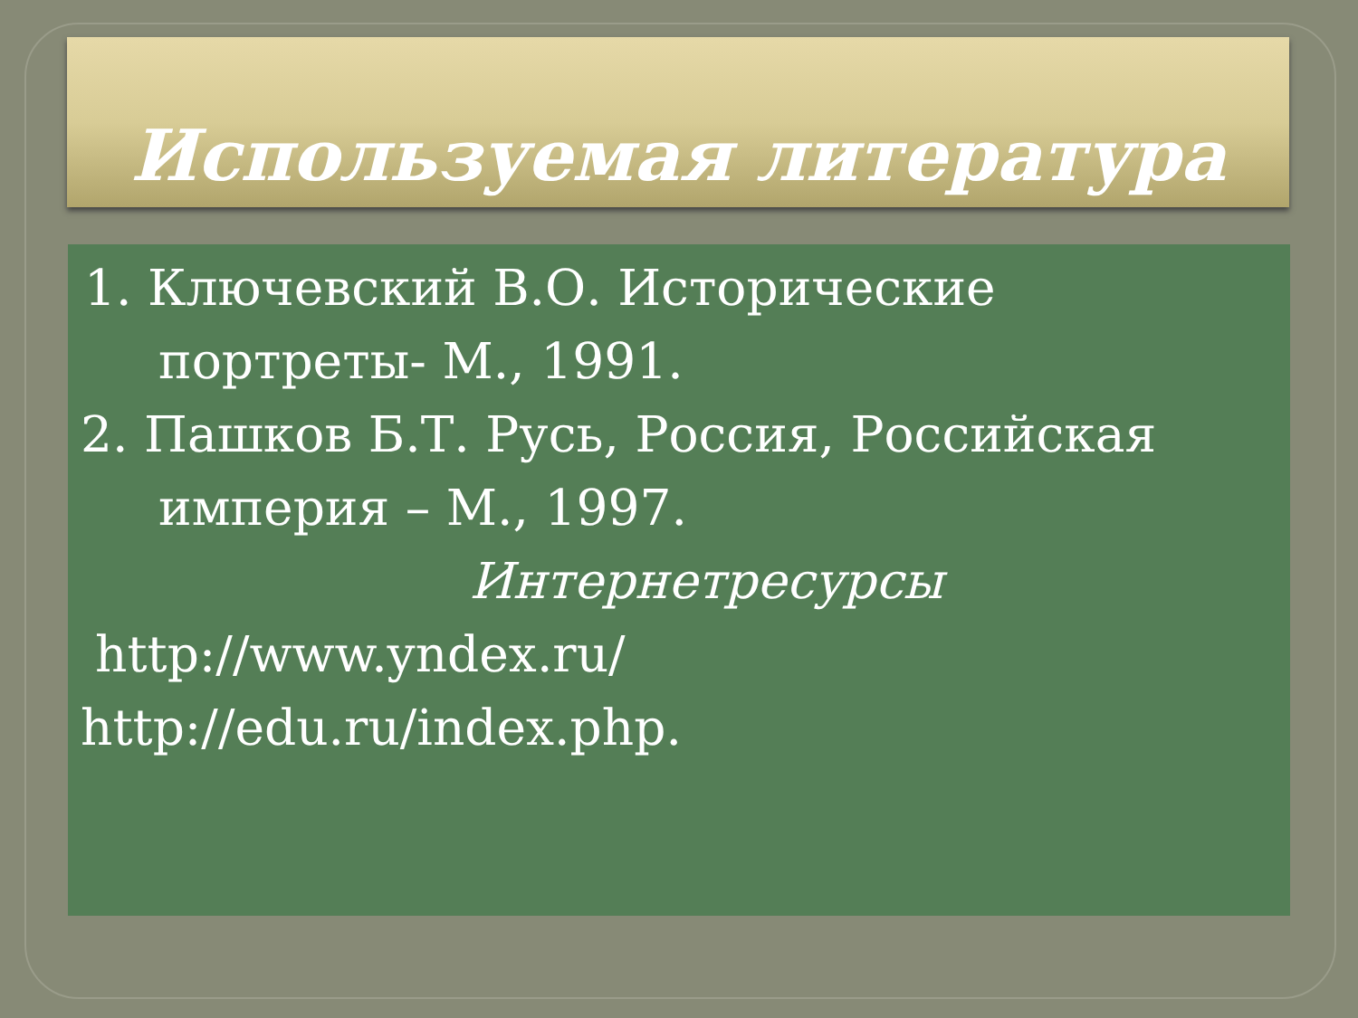Используемая литература
1. Ключевский В.О. Исторические
портреты- М., 1991.
2. Пашков Б.Т. Русь, Россия, Российская
империя – М., 1997.
Интернетресурсы
http://www.yndex.ru/
http://edu.ru/index.php.